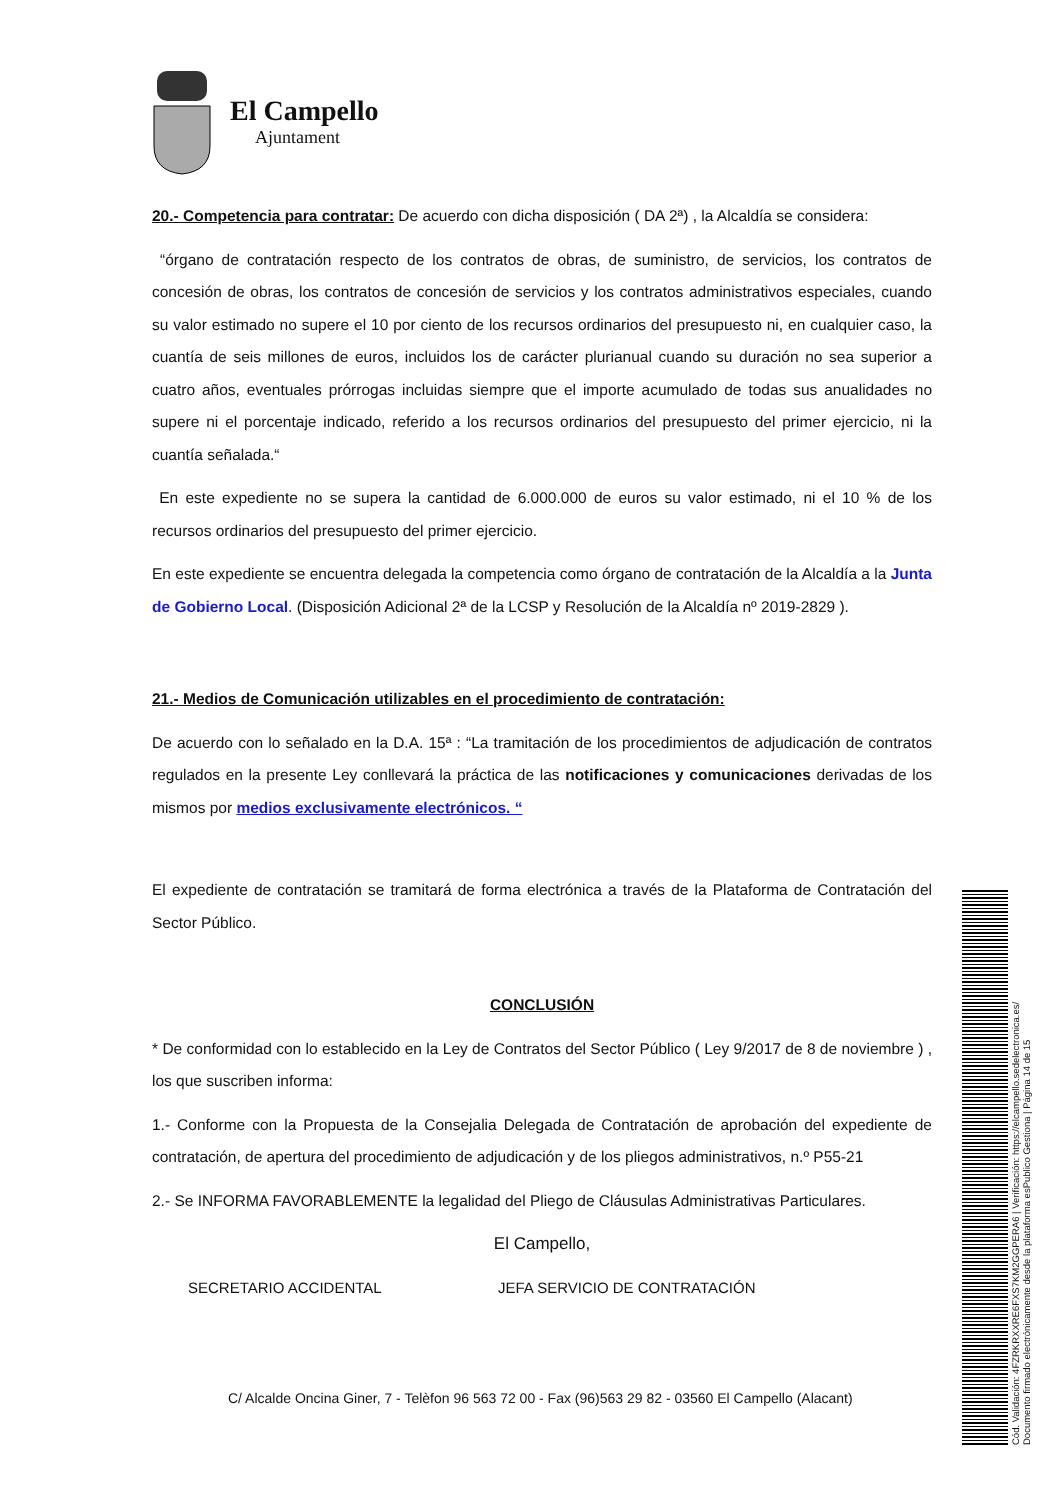El Campello
Ajuntament
20.- Competencia para contratar: De acuerdo con dicha disposición ( DA 2ª) , la Alcaldía se considera:
“órgano de contratación respecto de los contratos de obras, de suministro, de servicios, los contratos de concesión de obras, los contratos de concesión de servicios y los contratos administrativos especiales, cuando su valor estimado no supere el 10 por ciento de los recursos ordinarios del presupuesto ni, en cualquier caso, la cuantía de seis millones de euros, incluidos los de carácter plurianual cuando su duración no sea superior a cuatro años, eventuales prórrogas incluidas siempre que el importe acumulado de todas sus anualidades no supere ni el porcentaje indicado, referido a los recursos ordinarios del presupuesto del primer ejercicio, ni la cuantía señalada.“
En este expediente no se supera la cantidad de 6.000.000 de euros su valor estimado, ni el 10 % de los recursos ordinarios del presupuesto del primer ejercicio.
En este expediente se encuentra delegada la competencia como órgano de contratación de la Alcaldía a la Junta de Gobierno Local. (Disposición Adicional 2ª de la LCSP y Resolución de la Alcaldía nº 2019-2829 ).
21.- Medios de Comunicación utilizables en el procedimiento de contratación:
De acuerdo con lo señalado en la D.A. 15ª : “La tramitación de los procedimientos de adjudicación de contratos regulados en la presente Ley conllevará la práctica de las notificaciones y comunicaciones derivadas de los mismos por medios exclusivamente electrónicos. “
El expediente de contratación se tramitará de forma electrónica a través de la Plataforma de Contratación del Sector Público.
CONCLUSIÓN
* De conformidad con lo establecido en la Ley de Contratos del Sector Público ( Ley 9/2017 de 8 de noviembre ) , los que suscriben informa:
1.- Conforme con la Propuesta de la Consejalia Delegada de Contratación de aprobación del expediente de contratación, de apertura del procedimiento de adjudicación y de los pliegos administrativos, n.º P55-21
2.- Se INFORMA FAVORABLEMENTE la legalidad del Pliego de Cláusulas Administrativas Particulares.
El Campello,
SECRETARIO ACCIDENTAL JEFA SERVICIO DE CONTRATACIÓN
C/ Alcalde Oncina Giner, 7 - Telèfon 96 563 72 00 - Fax (96)563 29 82 - 03560 El Campello (Alacant)
Cód. Validación: 4FZRKRXXRE6FXS7KM2GGPERA6 | Verificación: https://elcampello.sedelectronica.es/
Documento firmado electrónicamente desde la plataforma esPublico Gestiona | Página 14 de 15